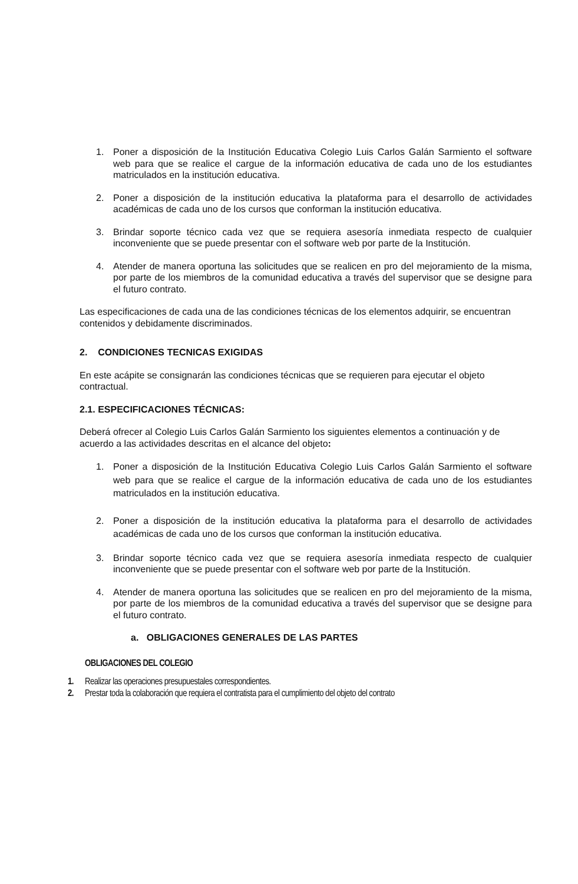1. Poner a disposición de la Institución Educativa Colegio Luis Carlos Galán Sarmiento el software web para que se realice el cargue de la información educativa de cada uno de los estudiantes matriculados en la institución educativa.
2. Poner a disposición de la institución educativa la plataforma para el desarrollo de actividades académicas de cada uno de los cursos que conforman la institución educativa.
3. Brindar soporte técnico cada vez que se requiera asesoría inmediata respecto de cualquier inconveniente que se puede presentar con el software web por parte de la Institución.
4. Atender de manera oportuna las solicitudes que se realicen en pro del mejoramiento de la misma, por parte de los miembros de la comunidad educativa a través del supervisor que se designe para el futuro contrato.
Las especificaciones de cada una de las condiciones técnicas de los elementos adquirir, se encuentran contenidos y debidamente discriminados.
2. CONDICIONES TECNICAS EXIGIDAS
En este acápite se consignarán las condiciones técnicas que se requieren para ejecutar el objeto contractual.
2.1. ESPECIFICACIONES TÉCNICAS:
Deberá ofrecer al Colegio Luis Carlos Galán Sarmiento los siguientes elementos a continuación y de acuerdo a las actividades descritas en el alcance del objeto:
1. Poner a disposición de la Institución Educativa Colegio Luis Carlos Galán Sarmiento el software web para que se realice el cargue de la información educativa de cada uno de los estudiantes matriculados en la institución educativa.
2. Poner a disposición de la institución educativa la plataforma para el desarrollo de actividades académicas de cada uno de los cursos que conforman la institución educativa.
3. Brindar soporte técnico cada vez que se requiera asesoría inmediata respecto de cualquier inconveniente que se puede presentar con el software web por parte de la Institución.
4. Atender de manera oportuna las solicitudes que se realicen en pro del mejoramiento de la misma, por parte de los miembros de la comunidad educativa a través del supervisor que se designe para el futuro contrato.
a. OBLIGACIONES GENERALES DE LAS PARTES
OBLIGACIONES DEL COLEGIO
1. Realizar las operaciones presupuestales correspondientes.
2. Prestar toda la colaboración que requiera el contratista para el cumplimiento del objeto del contrato